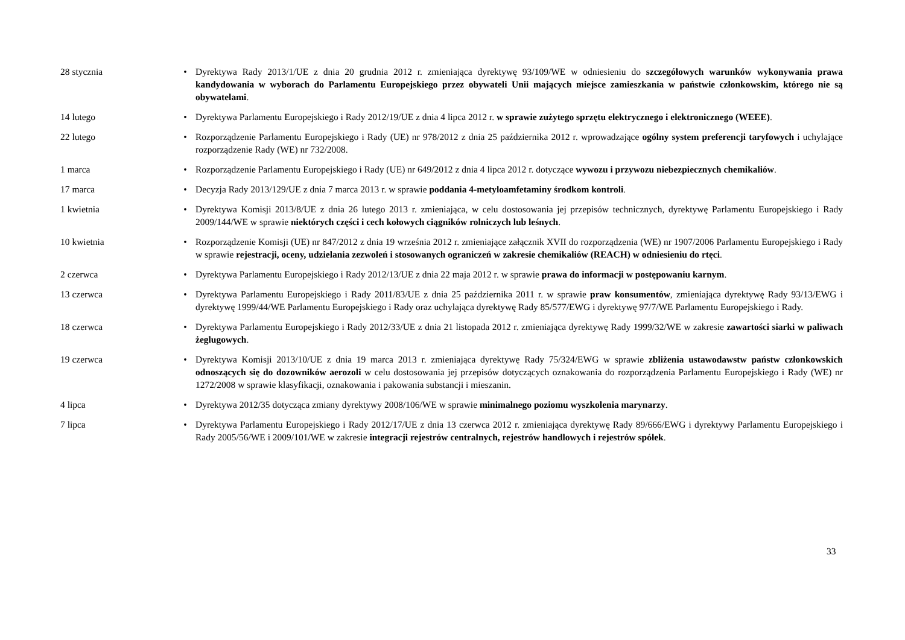| 28 stycznia | • | Dyrektywa Rady 2013/1/UE z dnia 20 grudnia 2012 r. zmieniająca dyrektywę 93/109/WE w odniesieniu do szczegółowych warunków wykonywania prawa kandydowania w wyborach do Parlamentu Europejskiego przez obywateli Unii mających miejsce zamieszkania w państwie członkowskim, którego nie są obywatelami . |
| 14 lutego | • | Dyrektywa Parlamentu Europejskiego i Rady 2012/19/UE z dnia 4 lipca 2012 r. w sprawie zużytego sprzętu elektrycznego i elektronicznego (WEEE) . |
| 22 lutego | • | Rozporządzenie Parlamentu Europejskiego i Rady (UE) nr 978/2012 z dnia 25 października 2012 r. wprowadzające ogólny system preferencji taryfowych i uchylające rozporządzenie Rady (WE) nr 732/2008. |
| 1 marca | • | Rozporządzenie Parlamentu Europejskiego i Rady (UE) nr 649/2012 z dnia 4 lipca 2012 r. dotyczące wywozu i przywozu niebezpiecznych chemikaliów . |
| 17 marca | • | Decyzja Rady 2013/129/UE z dnia 7 marca 2013 r. w sprawie poddania 4-metyloamfetaminy środkom kontroli . |
| 1 kwietnia | • | Dyrektywa Komisji 2013/8/UE z dnia 26 lutego 2013 r. zmieniająca, w celu dostosowania jej przepisów technicznych, dyrektywę Parlamentu Europejskiego i Rady 2009/144/WE w sprawie niektórych części i cech kołowych ciągników rolniczych lub leśnych . |
| 10 kwietnia | • | Rozporządzenie Komisji (UE) nr 847/2012 z dnia 19 września 2012 r. zmieniające załącznik XVII do rozporządzenia (WE) nr 1907/2006 Parlamentu Europejskiego i Rady w sprawie rejestracji, oceny, udzielania zezwoleń i stosowanych ograniczeń w zakresie chemikaliów (REACH) w odniesieniu do rtęci . |
| 2 czerwca | • | Dyrektywa Parlamentu Europejskiego i Rady 2012/13/UE z dnia 22 maja 2012 r. w sprawie prawa do informacji w postępowaniu karnym . |
| 13 czerwca | • | Dyrektywa Parlamentu Europejskiego i Rady 2011/83/UE z dnia 25 października 2011 r. w sprawie praw konsumentów , zmieniająca dyrektywę Rady 93/13/EWG i dyrektywę 1999/44/WE Parlamentu Europejskiego i Rady oraz uchylająca dyrektywę Rady 85/577/EWG i dyrektywę 97/7/WE Parlamentu Europejskiego i Rady. |
| 18 czerwca | • | Dyrektywa Parlamentu Europejskiego i Rady 2012/33/UE z dnia 21 listopada 2012 r. zmieniająca dyrektywę Rady 1999/32/WE w zakresie zawartości siarki w paliwach żeglugowych . |
| 19 czerwca | • | Dyrektywa Komisji 2013/10/UE z dnia 19 marca 2013 r. zmieniająca dyrektywę Rady 75/324/EWG w sprawie zbliżenia ustawodawstw państw członkowskich odnoszących się do dozowników aerozoli w celu dostosowania jej przepisów dotyczących oznakowania do rozporządzenia Parlamentu Europejskiego i Rady (WE) nr 1272/2008 w sprawie klasyfikacji, oznakowania i pakowania substancji i mieszanin. |
| 4 lipca | • | Dyrektywa 2012/35 dotycząca zmiany dyrektywy 2008/106/WE w sprawie minimalnego poziomu wyszkolenia marynarzy . |
| 7 lipca | • | Dyrektywa Parlamentu Europejskiego i Rady 2012/17/UE z dnia 13 czerwca 2012 r. zmieniająca dyrektywę Rady 89/666/EWG i dyrektywy Parlamentu Europejskiego i Rady 2005/56/WE i 2009/101/WE w zakresie integracji rejestrów centralnych, rejestrów handlowych i rejestrów spółek . |
33